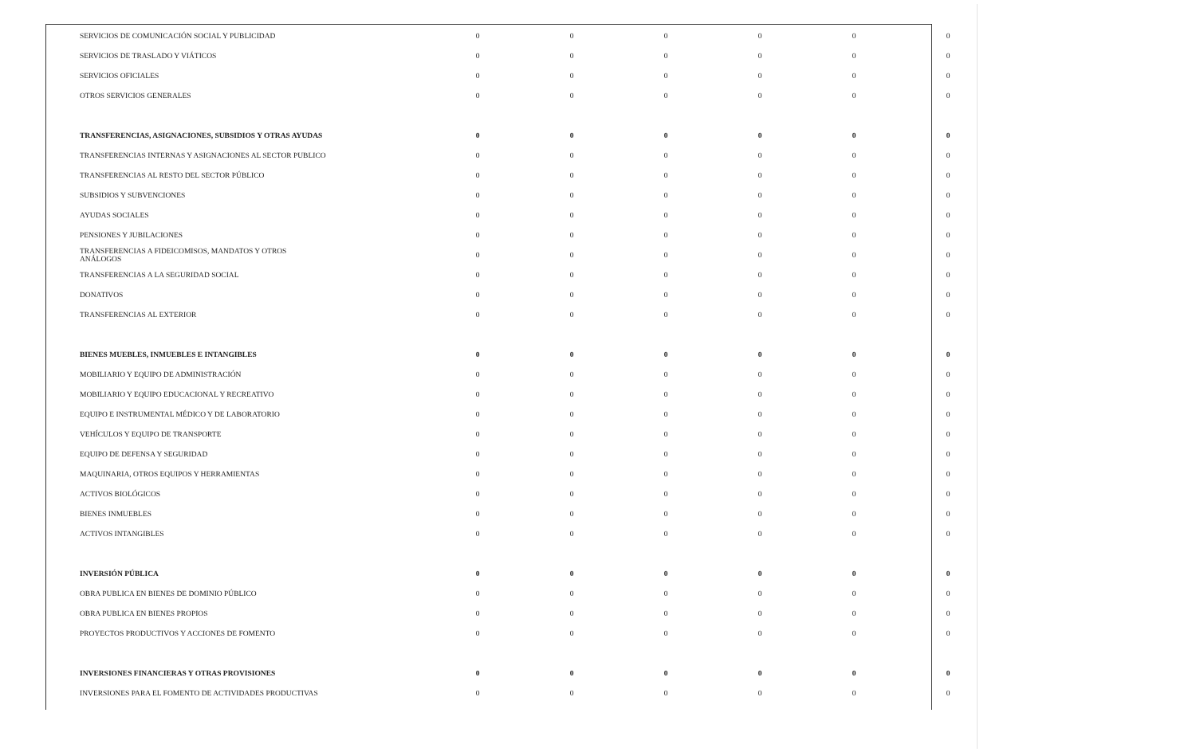| SERVICIOS DE COMUNICACIÓN SOCIAL Y PUBLICIDAD | 0 | 0 | 0 | 0 | 0 | 0 |
| SERVICIOS DE TRASLADO Y VIÁTICOS | 0 | 0 | 0 | 0 | 0 | 0 |
| SERVICIOS OFICIALES | 0 | 0 | 0 | 0 | 0 | 0 |
| OTROS SERVICIOS GENERALES | 0 | 0 | 0 | 0 | 0 | 0 |
| TRANSFERENCIAS, ASIGNACIONES, SUBSIDIOS Y OTRAS AYUDAS | 0 | 0 | 0 | 0 | 0 | 0 |
| TRANSFERENCIAS INTERNAS Y ASIGNACIONES AL SECTOR PUBLICO | 0 | 0 | 0 | 0 | 0 | 0 |
| TRANSFERENCIAS AL RESTO DEL SECTOR PÚBLICO | 0 | 0 | 0 | 0 | 0 | 0 |
| SUBSIDIOS Y SUBVENCIONES | 0 | 0 | 0 | 0 | 0 | 0 |
| AYUDAS SOCIALES | 0 | 0 | 0 | 0 | 0 | 0 |
| PENSIONES Y JUBILACIONES | 0 | 0 | 0 | 0 | 0 | 0 |
| TRANSFERENCIAS A FIDEICOMISOS, MANDATOS Y OTROS ANÁLOGOS | 0 | 0 | 0 | 0 | 0 | 0 |
| TRANSFERENCIAS A LA SEGURIDAD SOCIAL | 0 | 0 | 0 | 0 | 0 | 0 |
| DONATIVOS | 0 | 0 | 0 | 0 | 0 | 0 |
| TRANSFERENCIAS AL EXTERIOR | 0 | 0 | 0 | 0 | 0 | 0 |
| BIENES MUEBLES, INMUEBLES E INTANGIBLES | 0 | 0 | 0 | 0 | 0 | 0 |
| MOBILIARIO Y EQUIPO DE ADMINISTRACIÓN | 0 | 0 | 0 | 0 | 0 | 0 |
| MOBILIARIO Y EQUIPO EDUCACIONAL Y RECREATIVO | 0 | 0 | 0 | 0 | 0 | 0 |
| EQUIPO E INSTRUMENTAL MÉDICO Y DE LABORATORIO | 0 | 0 | 0 | 0 | 0 | 0 |
| VEHÍCULOS Y EQUIPO DE TRANSPORTE | 0 | 0 | 0 | 0 | 0 | 0 |
| EQUIPO DE DEFENSA Y SEGURIDAD | 0 | 0 | 0 | 0 | 0 | 0 |
| MAQUINARIA, OTROS EQUIPOS Y HERRAMIENTAS | 0 | 0 | 0 | 0 | 0 | 0 |
| ACTIVOS BIOLÓGICOS | 0 | 0 | 0 | 0 | 0 | 0 |
| BIENES INMUEBLES | 0 | 0 | 0 | 0 | 0 | 0 |
| ACTIVOS INTANGIBLES | 0 | 0 | 0 | 0 | 0 | 0 |
| INVERSIÓN PÚBLICA | 0 | 0 | 0 | 0 | 0 | 0 |
| OBRA PUBLICA EN BIENES DE DOMINIO PÚBLICO | 0 | 0 | 0 | 0 | 0 | 0 |
| OBRA PUBLICA EN BIENES PROPIOS | 0 | 0 | 0 | 0 | 0 | 0 |
| PROYECTOS PRODUCTIVOS Y ACCIONES DE FOMENTO | 0 | 0 | 0 | 0 | 0 | 0 |
| INVERSIONES FINANCIERAS Y OTRAS PROVISIONES | 0 | 0 | 0 | 0 | 0 | 0 |
| INVERSIONES PARA EL FOMENTO DE ACTIVIDADES PRODUCTIVAS | 0 | 0 | 0 | 0 | 0 | 0 |